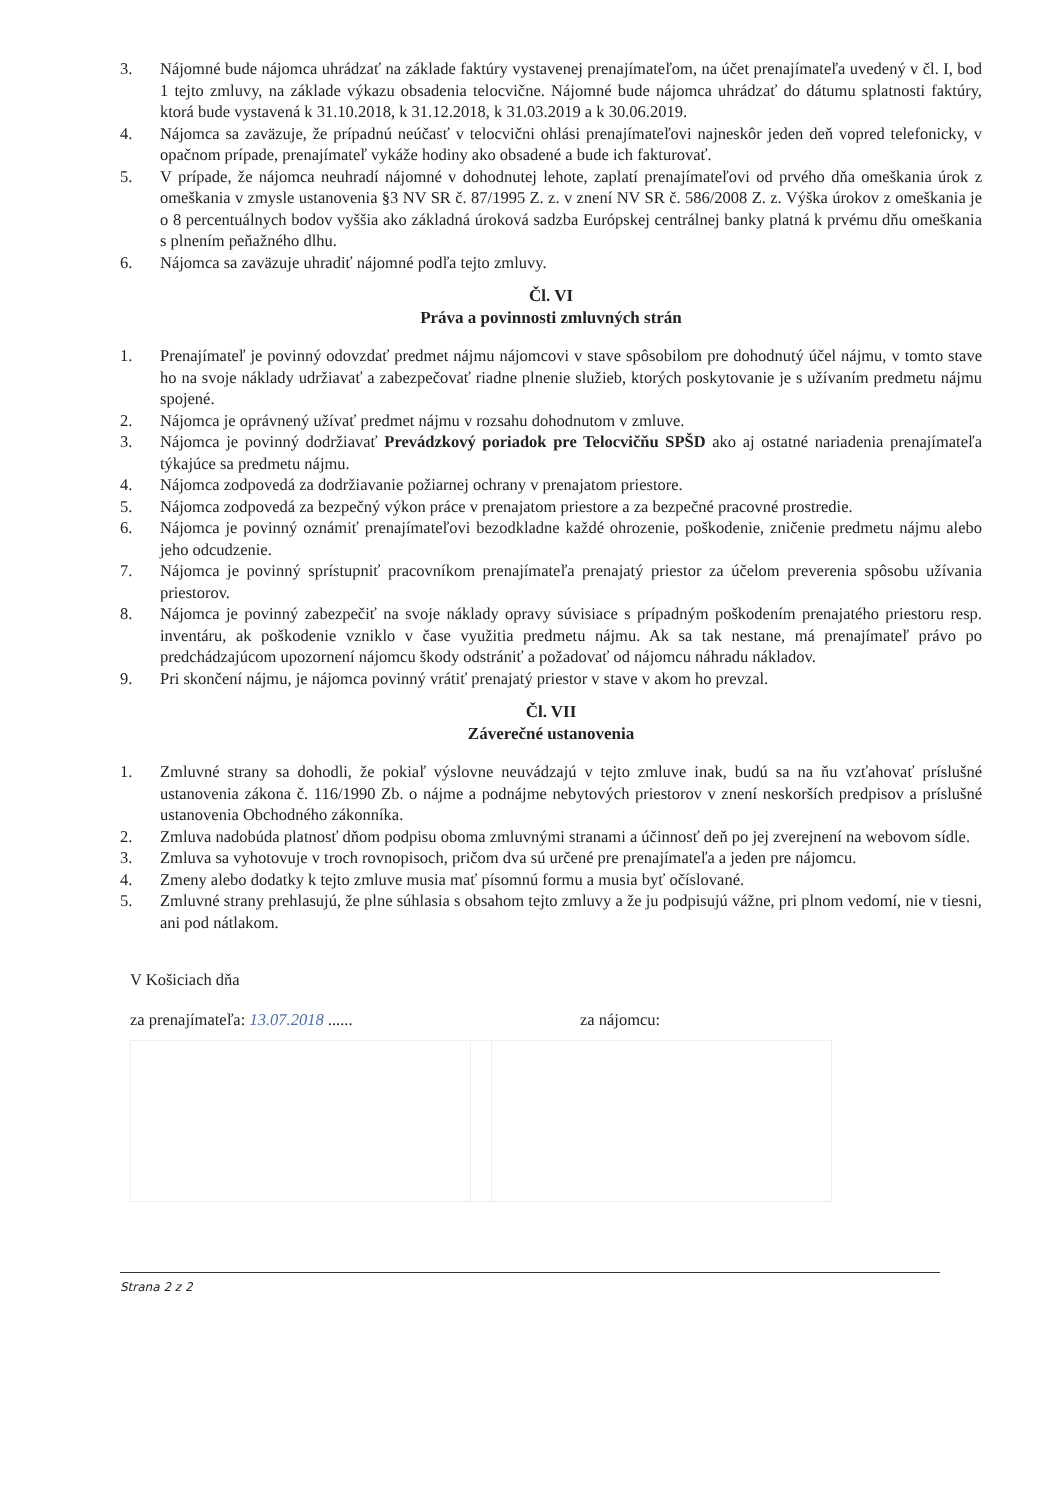3. Nájomné bude nájomca uhrádzať na základe faktúry vystavenej prenajímateľom, na účet prenajímateľa uvedený v čl. I, bod 1 tejto zmluvy, na základe výkazu obsadenia telocvične. Nájomné bude nájomca uhrádzať do dátumu splatnosti faktúry, ktorá bude vystavená k 31.10.2018, k 31.12.2018, k 31.03.2019 a k 30.06.2019.
4. Nájomca sa zaväzuje, že prípadnú neúčasť v telocvični ohlási prenajímateľovi najneskôr jeden deň vopred telefonicky, v opačnom prípade, prenajímateľ vykáže hodiny ako obsadené a bude ich fakturovať.
5. V prípade, že nájomca neuhradí nájomné v dohodnutej lehote, zaplatí prenajímateľovi od prvého dňa omeškania úrok z omeškania v zmysle ustanovenia §3 NV SR č. 87/1995 Z. z. v znení NV SR č. 586/2008 Z. z. Výška úrokov z omeškania je o 8 percentuálnych bodov vyššia ako základná úroková sadzba Európskej centrálnej banky platná k prvému dňu omeškania s plnením peňažného dlhu.
6. Nájomca sa zaväzuje uhradiť nájomné podľa tejto zmluvy.
Čl. VI
Práva a povinnosti zmluvných strán
1. Prenajímateľ je povinný odovzdať predmet nájmu nájomcovi v stave spôsobilom pre dohodnutý účel nájmu, v tomto stave ho na svoje náklady udržiavať a zabezpečovať riadne plnenie služieb, ktorých poskytovanie je s užívaním predmetu nájmu spojené.
2. Nájomca je oprávnený užívať predmet nájmu v rozsahu dohodnutom v zmluve.
3. Nájomca je povinný dodržiavať Prevádzkový poriadok pre Telocvičňu SPŠD ako aj ostatné nariadenia prenajímateľa týkajúce sa predmetu nájmu.
4. Nájomca zodpovedá za dodržiavanie požiarnej ochrany v prenajatom priestore.
5. Nájomca zodpovedá za bezpečný výkon práce v prenajatom priestore a za bezpečné pracovné prostredie.
6. Nájomca je povinný oznámiť prenajímateľovi bezodkladne každé ohrozenie, poškodenie, zničenie predmetu nájmu alebo jeho odcudzenie.
7. Nájomca je povinný sprístupniť pracovníkom prenajímateľa prenajatý priestor za účelom preverenia spôsobu užívania priestorov.
8. Nájomca je povinný zabezpečiť na svoje náklady opravy súvisiace s prípadným poškodením prenajatého priestoru resp. inventáru, ak poškodenie vzniklo v čase využitia predmetu nájmu. Ak sa tak nestane, má prenajímateľ právo po predchádzajúcom upozornení nájomcu škody odstrániť a požadovať od nájomcu náhradu nákladov.
9. Pri skončení nájmu, je nájomca povinný vrátiť prenajatý priestor v stave v akom ho prevzal.
Čl. VII
Záverečné ustanovenia
1. Zmluvné strany sa dohodli, že pokiaľ výslovne neuvádzajú v tejto zmluve inak, budú sa na ňu vzťahovať príslušné ustanovenia zákona č. 116/1990 Zb. o nájme a podnájme nebytových priestorov v znení neskorších predpisov a príslušné ustanovenia Obchodného zákonníka.
2. Zmluva nadobúda platnosť dňom podpisu oboma zmluvnými stranami a účinnosť deň po jej zverejnení na webovom sídle.
3. Zmluva sa vyhotovuje v troch rovnopisoch, pričom dva sú určené pre prenajímateľa a jeden pre nájomcu.
4. Zmeny alebo dodatky k tejto zmluve musia mať písomnú formu a musia byť očíslované.
5. Zmluvné strany prehlasujú, že plne súhlasia s obsahom tejto zmluvy a že ju podpisujú vážne, pri plnom vedomí, nie v tiesni, ani pod nátlakom.
V Košiciach dňa
za prenajímateľa: 13.07.2018 ......
za nájomcu:
Strana 2 z 2